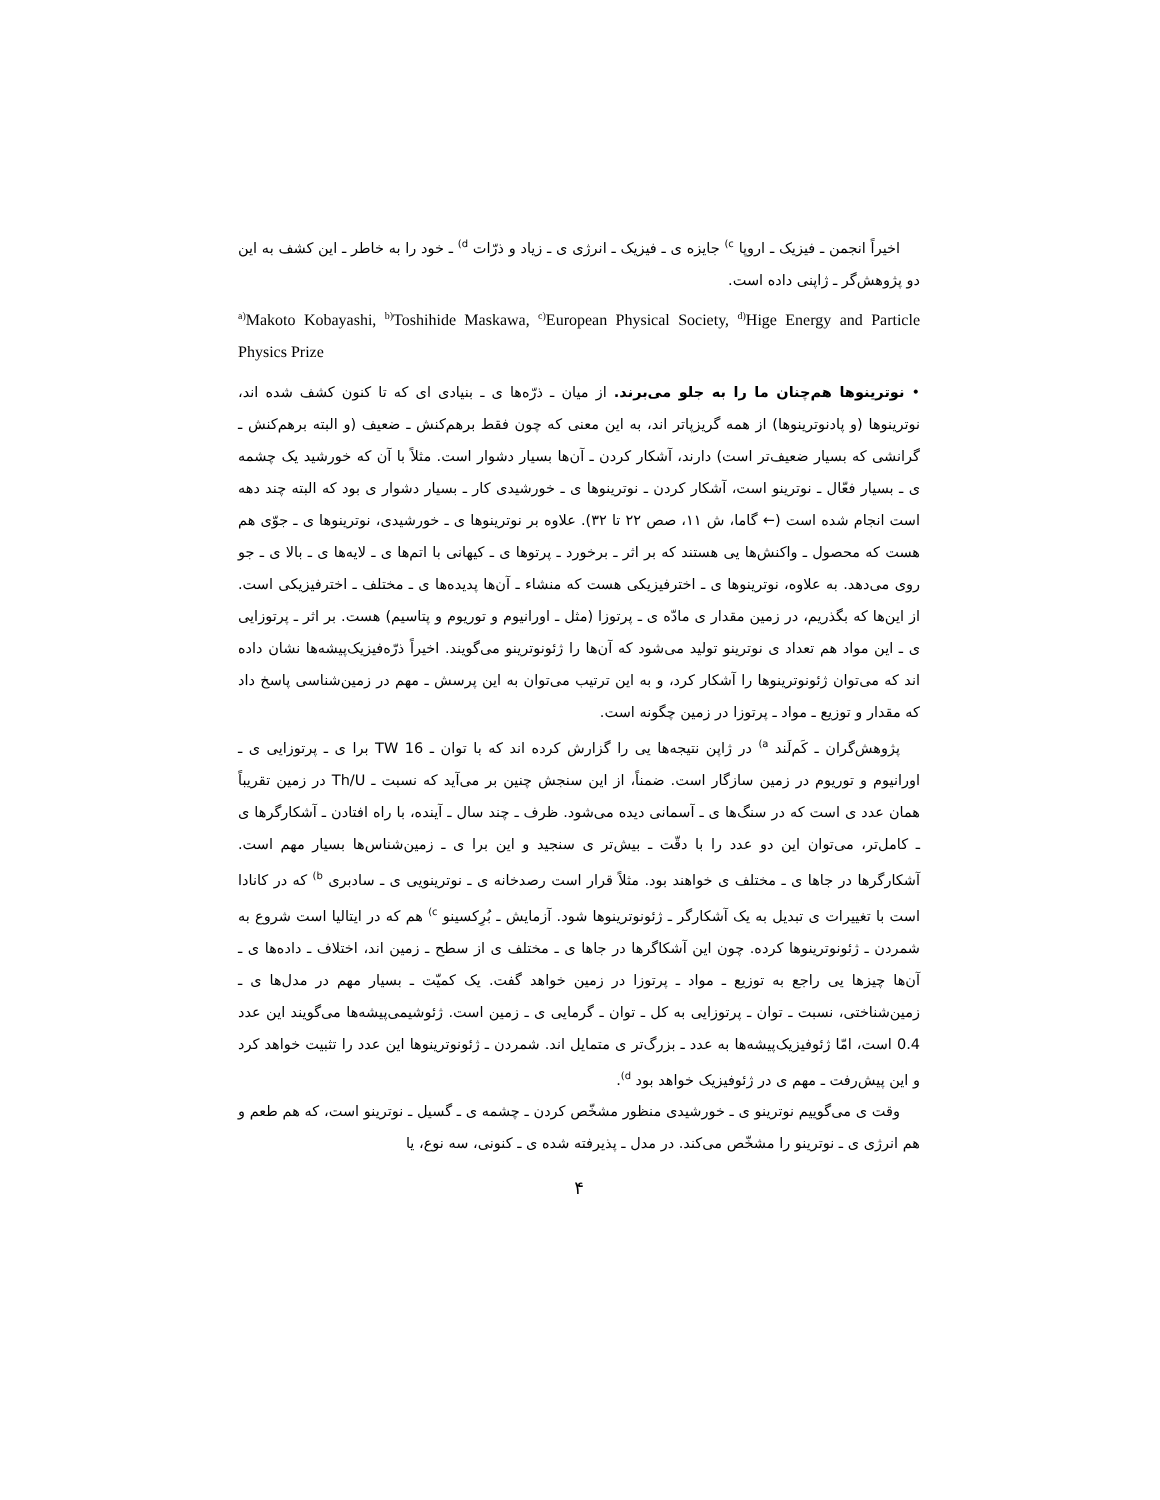اخیراً انجمن ـ فیزیک ـ اروپا <sup>c)</sup> جایزه ی ـ فیزیک ـ انرژی ی ـ زیاد و ذرّات <sup>d)</sup> ـ خود را به خاطر ـ این کشف به این دو پژوهش‌گر ـ ژاپنی داده است.
<sup>a)</sup> Makoto Kobayashi, <sup>b)</sup>Toshihide Maskawa, <sup>c)</sup>European Physical Society, <sup>d)</sup>Hige Energy and Particle Physics Prize
• نوترینوها هم‌چنان ما را به جلو می‌برند. از میان ـ ذرّه‌ها ی ـ بنیادی ای که تا کنون کشف شده اند، نوترینوها (و پادنوترینوها) از همه گریزپاتر اند، به این معنی که چون فقط برهم‌کنش ـ ضعیف (و البته برهم‌کنش ـ گرانشی که بسیار ضعیف‌تر است) دارند، آشکار کردن ـ آن‌ها بسیار دشوار است. مثلاً با آن که خورشید یک چشمه ی ـ بسیار فعّال ـ نوترینو است، آشکار کردن ـ نوترینوها ی ـ خورشیدی کار ـ بسیار دشوار ی بود که البته چند دهه است انجام شده است (← گاما، ش ۱۱، صص ۲۲ تا ۳۲). علاوه بر نوترینوها ی ـ خورشیدی، نوترینوها ی ـ جوّی هم هست که محصول ـ واکنش‌ها یی هستند که بر اثر ـ برخورد ـ پرتوها ی ـ کیهانی با اتم‌ها ی ـ لایه‌ها ی ـ بالا ی ـ جو روی می‌دهد. به علاوه، نوترینوها ی ـ اخترفیزیکی هست که منشاء ـ آن‌ها پدیده‌ها ی ـ مختلف ـ اخترفیزیکی است. از این‌ها که بگذریم، در زمین مقدار ی مادّه ی ـ پرتوزا (مثل ـ اورانیوم و توریوم و پتاسیم) هست. بر اثر ـ پرتوزایی ی ـ این مواد هم تعداد ی نوترینو تولید می‌شود که آن‌ها را ژئونوترینو می‌گویند. اخیراً ذرّه‌فیزیک‌پیشه‌ها نشان داده اند که می‌توان ژئونوترینوها را آشکار کرد، و به این ترتیب می‌توان به این پرسش ـ مهم در زمین‌شناسی پاسخ داد که مقدار و توزیع ـ مواد ـ پرتوزا در زمین چگونه است.
پژوهش‌گران ـ کَم‌لَند <sup>a)</sup> در ژاپن نتیجه‌ها یی را گزارش کرده اند که با توان ـ 16 TW برا ی ـ پرتوزایی ی ـ اورانیوم و توریوم در زمین سازگار است. ضمناً، از این سنجش چنین بر می‌آید که نسبت ـ Th/U در زمین تقریباً همان عدد ی است که در سنگ‌ها ی ـ آسمانی دیده می‌شود. ظرف ـ چند سال ـ آینده، با راه افتادن ـ آشکارگرها ی ـ کامل‌تر، می‌توان این دو عدد را با دقّت ـ بیش‌تر ی سنجید و این برا ی ـ زمین‌شناس‌ها بسیار مهم است. آشکارگرها در جاها ی ـ مختلف ی خواهند بود. مثلاً قرار است رصدخانه ی ـ نوترینویی ی ـ سادبری <sup>b)</sup> که در کانادا است با تغییرات ی تبدیل به یک آشکارگر ـ ژئونوترینوها شود. آزمایش ـ بُرِکسینو <sup>c)</sup> هم که در ایتالیا است شروع به شمردن ـ ژئونوترینوها کرده. چون این آشکاگرها در جاها ی ـ مختلف ی از سطح ـ زمین اند، اختلاف ـ داده‌ها ی ـ آن‌ها چیزها یی راجع به توزیع ـ مواد ـ پرتوزا در زمین خواهد گفت. یک کمیّت ـ بسیار مهم در مدل‌ها ی ـ زمین‌شناختی، نسبت ـ توان ـ پرتوزایی به کل ـ توان ـ گرمایی ی ـ زمین است. ژئوشیمی‌پیشه‌ها می‌گویند این عدد 0.4 است، امّا ژئوفیزیک‌پیشه‌ها به عدد ـ بزرگ‌تر ی متمایل اند. شمردن ـ ژئونوترینوها این عدد را تثبیت خواهد کرد و این پیش‌رفت ـ مهم ی در ژئوفیزیک خواهد بود <sup>d)</sup>.
وقت ی می‌گوییم نوترینو ی ـ خورشیدی منظور مشخّص کردن ـ چشمه ی ـ گسیل ـ نوترینو است، که هم طعم و هم انرژی ی ـ نوترینو را مشخّص می‌کند. در مدل ـ پذیرفته شده ی ـ کنونی، سه نوع، یا
۴